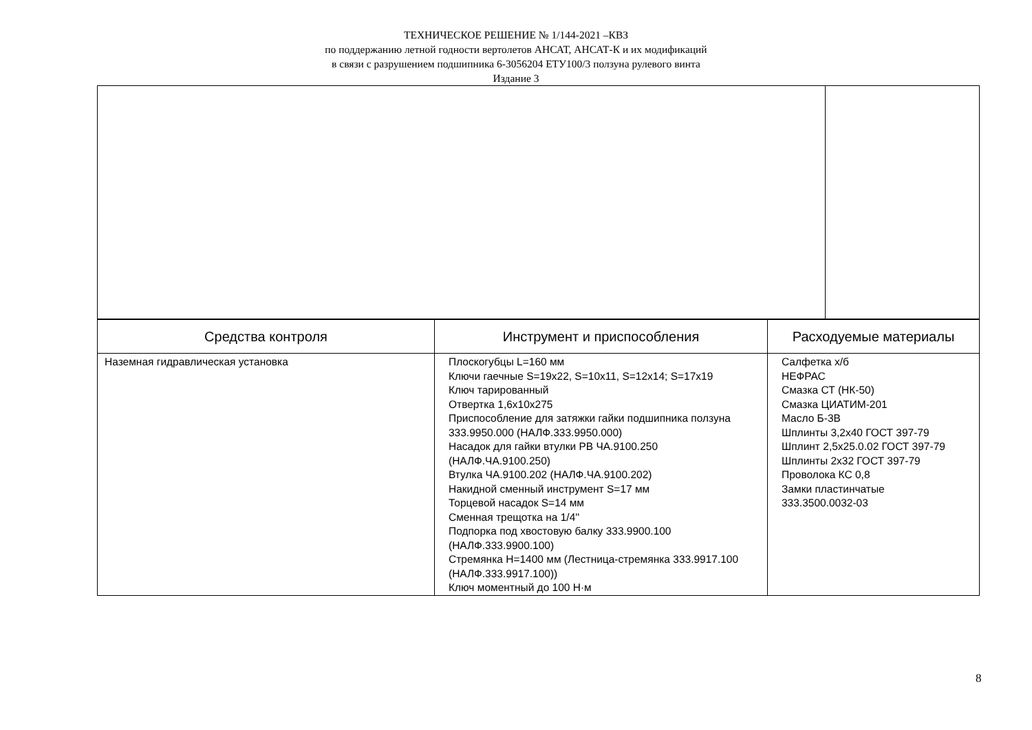ТЕХНИЧЕСКОЕ РЕШЕНИЕ № 1/144-2021 –КВЗ
по поддержанию летной годности вертолетов АНСАТ, АНСАТ-К и их модификаций
в связи с разрушением подшипника 6-3056204 ЕТУ100/3 ползуна рулевого винта
Издание 3
| Средства контроля | Инструмент и приспособления | Расходуемые материалы |
| --- | --- | --- |
| Наземная гидравлическая установка | Плоскогубцы L=160 мм Ключи гаечные S=19x22, S=10x11, S=12x14; S=17x19 Ключ тарированный Отвертка 1,6х10х275 Приспособление для затяжки гайки подшипника ползуна 333.9950.000 (НАЛФ.333.9950.000) Насадок для гайки втулки РВ ЧА.9100.250 (НАЛФ.ЧА.9100.250) Втулка ЧА.9100.202 (НАЛФ.ЧА.9100.202) Накидной сменный инструмент S=17 мм Торцевой насадок S=14 мм Сменная трещотка на 1/4'' Подпорка под хвостовую балку 333.9900.100 (НАЛФ.333.9900.100) Стремянка Н=1400 мм (Лестница-стремянка 333.9917.100 (НАЛФ.333.9917.100)) Ключ моментный до 100 Н·м | Салфетка х/б НЕФРАС Смазка СТ (НК-50) Смазка ЦИАТИМ-201 Масло Б-3В Шплинты 3,2х40 ГОСТ 397-79 Шплинт 2,5х25.0.02 ГОСТ 397-79 Шплинты 2х32 ГОСТ 397-79 Проволока КС 0,8 Замки пластинчатые 333.3500.0032-03 |
8